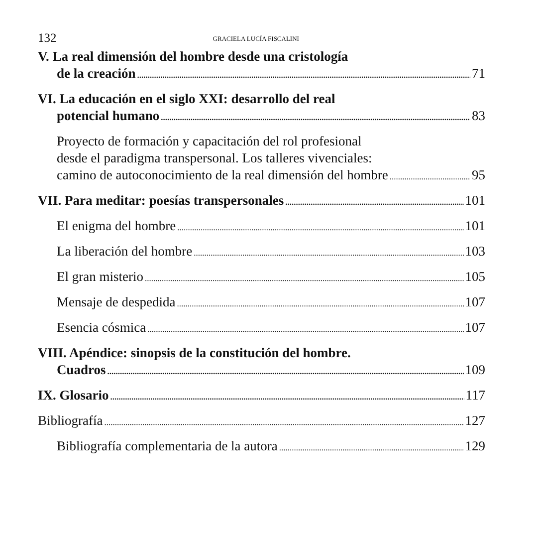132 GRACIELA LUCÍA FISCALINI
V. La real dimensión del hombre desde una cristología
de la creación 71
VI. La educación en el siglo XXI: desarrollo del real
potencial humano 83
Proyecto de formación y capacitación del rol profesional
desde el paradigma transpersonal. Los talleres vivenciales:
camino de autoconocimiento de la real dimensión del hombre 95
VII. Para meditar: poesías transpersonales 101
El enigma del hombre 101
La liberación del hombre 103
El gran misterio 105
Mensaje de despedida 107
Esencia cósmica 107
VIII. Apéndice: sinopsis de la constitución del hombre.
Cuadros 109
IX. Glosario 117
Bibliografía 127
Bibliografía complementaria de la autora 129